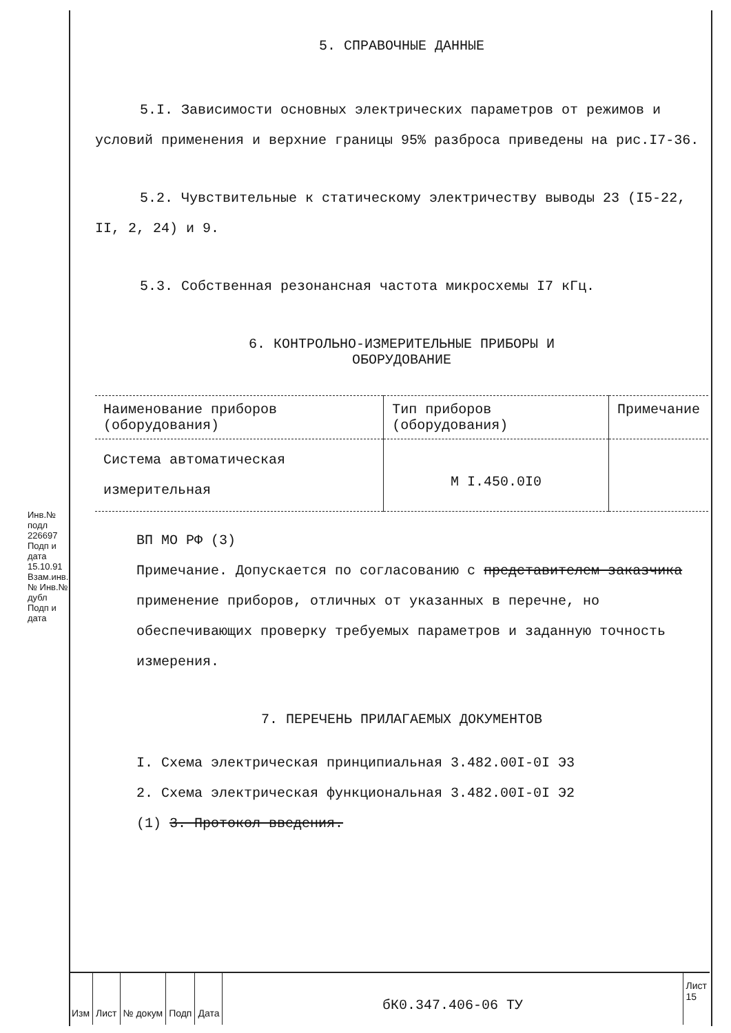Инв.№ подл 226697 Подп и дата 15.10.91 Взам.инв.№ Инв.№ дубл Подп и дата
5. СПРАВОЧНЫЕ ДАННЫЕ
5.I. Зависимости основных электрических параметров от режимов и условий применения и верхние границы 95% разброса приведены на рис.I7-36.
5.2. Чувствительные к статическому электричеству выводы 23 (I5-22, II, 2, 24) и 9.
5.3. Собственная резонансная частота микросхемы I7 кГц.
6. КОНТРОЛЬНО-ИЗМЕРИТЕЛЬНЫЕ ПРИБОРЫ И
ОБОРУДОВАНИЕ
| Наименование приборов (оборудования) | Тип приборов (оборудования) | Примечание |
| --- | --- | --- |
| Система автоматическая измерительная | М I.450.0I0 | |
ВП МО РФ (3)
Примечание. Допускается по согласованию с представителем заказчика применение приборов, отличных от указанных в перечне, но обеспечивающих проверку требуемых параметров и заданную точность измерения.
7. ПЕРЕЧЕНЬ ПРИЛАГАЕМЫХ ДОКУМЕНТОВ
I. Схема электрическая принципиальная 3.482.00I-0I Э3
2. Схема электрическая функциональная 3.482.00I-0I Э2
(1) 3. Протокол введения.
Изм Лист № докум Подп Дата
бК0.347.406-06 ТУ
Лист
15